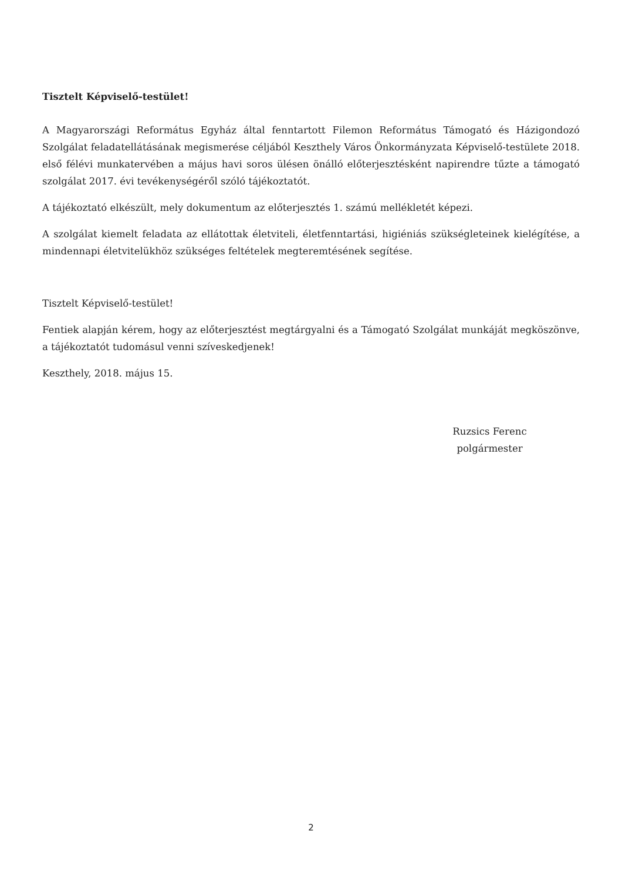Tisztelt Képviselő-testület!
A Magyarországi Református Egyház által fenntartott Filemon Református Támogató és Házigondozó Szolgálat feladatellátásának megismerése céljából Keszthely Város Önkormányzata Képviselő-testülete 2018. első félévi munkatervében a május havi soros ülésen önálló előterjesztésként napirendre tűzte a támogató szolgálat 2017. évi tevékenységéről szóló tájékoztatót.
A tájékoztató elkészült, mely dokumentum az előterjesztés 1. számú mellékletét képezi.
A szolgálat kiemelt feladata az ellátottak életviteli, életfenntartási, higiéniás szükségleteinek kielégítése, a mindennapi életvitelükhöz szükséges feltételek megteremtésének segítése.
Tisztelt Képviselő-testület!
Fentiek alapján kérem, hogy az előterjesztést megtárgyalni és a Támogató Szolgálat munkáját megköszönve, a tájékoztatót tudomásul venni szíveskedjenek!
Keszthely, 2018. május 15.
Ruzsics Ferenc
polgármester
2